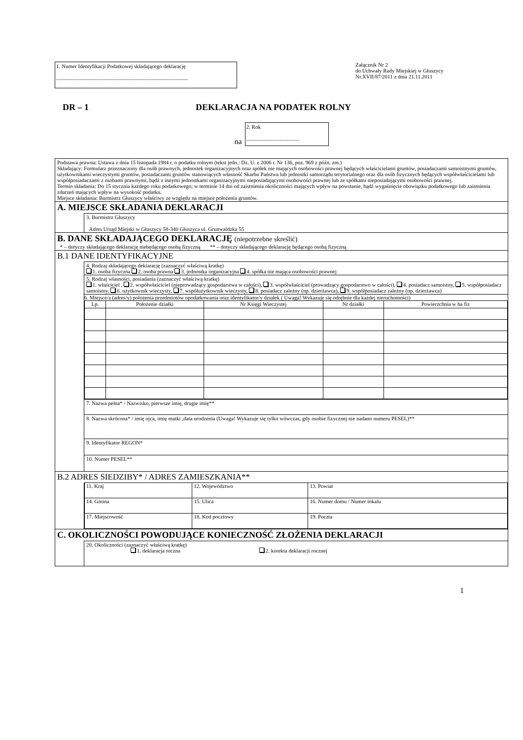1. Numer Identyfikacji Podatkowej składającego deklarację
.................................................................................................
Załącznik Nr 2
do Uchwały Rady Miejskiej w Głuszycy
Nr.XVII/87/2011 z dnia 21.11.2011
DR – 1 DEKLARACJA NA PODATEK ROLNY
na
2. Rok
.......................................
Podstawa prawna: Ustawa z dnia 15 listopada 1984 r. o podatku rolnym (tekst jedn.: Dz. U. z 2006 r. Nr 136, poz. 969 z późn. zm.)
Składający: Formularz przeznaczony dla osób prawnych, jednostek organizacyjnych oraz spółek nie mających osobowości prawnej będących właścicielami gruntów, posiadaczami samoistnymi gruntów, użytkownikami wieczystymi gruntów, posiadaczami gruntów stanowiących własność Skarbu Państwa lub jednostki samorządu terytorialnego oraz dla osób fizycznych będących współwłaścicielami lub współposiadaczami z osobami prawnymi, bądź z innymi jednostkami organizacyjnymi nieposiadającymi osobowości prawnej lub ze spółkami nieposiadającymi osobowości prawnej.
Termin składania: Do 15 stycznia każdego roku podatkowego; w terminie 14 dni od zaistnienia okoliczności mających wpływ na powstanie, bądź wygaśnięcie obowiązku podatkowego lub zaistnienia zdarzeń mających wpływ na wysokość podatku.
Miejsce składania: Burmistrz Głuszycy właściwy ze względu na miejsce położenia gruntów.
A. MIEJSCE SKŁADANIA DEKLARACJI
3. Burmistrz Głuszycy
Adres Urząd Miejski w Głuszycy 58-340 Głuszyca ul. Grunwaldzka 55
B. DANE SKŁADAJĄCEGO DEKLARACJĘ (niepotrzebne skreślić)
* – dotyczy składającego deklarację niebędącego osobą fizyczną ** – dotyczy składającego deklarację będącego osobą fizyczną
B.1 DANE IDENTYFIKACYJNE
4. Rodzaj składającego deklarację (zaznaczyć właściwą kratkę)
1. osoba fizyczna 2. osoba prawna 3. jednostka organizacyjna 4. spółka nie mająca osobowości prawnej
5. Rodzaj własności, posiadania (zaznaczyć właściwą kratkę)
1. właściciel , 2. współwłaściciel (nieprowadzący gospodarstwa w całości), 3. współwłaściciel (prowadzący gospodarstwo w całości), 4. posiadacz samoistny, 5. współposiadacz samoistny, 6. użytkownik wieczysty, 7. współużytkownik wieczysty, 8. posiadacz zależny (np. dzierżawca), 9. współposiadacz zależny (np. dzierżawca)
6. Miejsce/a (adres/y) położenia przedmiotów opodatkowania oraz identyfikator/y działek ( Uwaga! Wykazuje się odrębnie dla każdej nieruchomości)
| Lp. | Położenie działki | Nr Księgi Wieczystej | Nr działki | Powierzchnia w ha fiz |
| --- | --- | --- | --- | --- |
7. Nazwa pełna* / Nazwisko, pierwsze imię, drugie imię**
8. Nazwa skrócona* / imię ojca, imię matki ,data urodzenia (Uwaga! Wykazuje się tylko wówczas, gdy osobie fizycznej nie nadano numeru PESEL)**
9. Identyfikator REGON*
10. Numer PESEL**
B.2 ADRES SIEDZIBY* / ADRES ZAMIESZKANIA**
| 11. Kraj | 12. Województwo | 13. Powiat |
| 14. Gmina | 15. Ulica | 16. Numer domu / Numer lokalu |
| 17. Miejscowość | 18. Kod pocztowy | 19. Poczta |
C. OKOLICZNOŚCI POWODUJĄCE KONIECZNOŚĆ ZŁOŻENIA DEKLARACJI
20. Okoliczności (zaznaczyć właściwą kratkę)
1. deklaracja roczna 2. korekta deklaracji rocznej
1